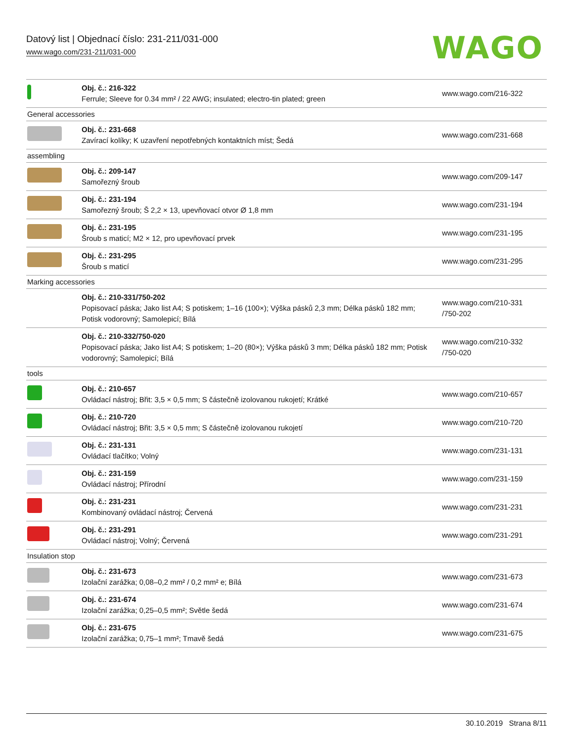Datový list | Objednací číslo: 231-211/031-000
www.wago.com/231-211/031-000
WAGO
| | Obj. č.: 216-322 Ferrule; Sleeve for 0.34 mm² / 22 AWG; insulated; electro-tin plated; green | www.wago.com/216-322 |
| General accessories | | |
| | Obj. č.: 231-668 Zavírací kolíky; K uzavření nepotřebných kontaktních míst; Šedá | www.wago.com/231-668 |
| assembling | | |
| | Obj. č.: 209-147 Samořezný šroub | www.wago.com/209-147 |
| | Obj. č.: 231-194 Samořezný šroub; Š 2,2 × 13, upevňovací otvor Ø 1,8 mm | www.wago.com/231-194 |
| | Obj. č.: 231-195 Šroub s maticí; M2 × 12, pro upevňovací prvek | www.wago.com/231-195 |
| | Obj. č.: 231-295 Šroub s maticí | www.wago.com/231-295 |
| Marking accessories | | |
| | Obj. č.: 210-331/750-202 Popisovací páska; Jako list A4; S potiskem; 1–16 (100×); Výška pásků 2,3 mm; Délka pásků 182 mm; Potisk vodorovný; Samolepicí; Bílá | www.wago.com/210-331 /750-202 |
| | Obj. č.: 210-332/750-020 Popisovací páska; Jako list A4; S potiskem; 1–20 (80×); Výška pásků 3 mm; Délka pásků 182 mm; Potisk vodorovný; Samolepicí; Bílá | www.wago.com/210-332 /750-020 |
| tools | | |
| | Obj. č.: 210-657 Ovládací nástroj; Břit: 3,5 × 0,5 mm; S částečně izolovanou rukojetí; Krátké | www.wago.com/210-657 |
| | Obj. č.: 210-720 Ovládací nástroj; Břit: 3,5 × 0,5 mm; S částečně izolovanou rukojetí | www.wago.com/210-720 |
| | Obj. č.: 231-131 Ovládací tlačítko; Volný | www.wago.com/231-131 |
| | Obj. č.: 231-159 Ovládací nástroj; Přírodní | www.wago.com/231-159 |
| | Obj. č.: 231-231 Kombinovaný ovládací nástroj; Červená | www.wago.com/231-231 |
| | Obj. č.: 231-291 Ovládací nástroj; Volný; Červená | www.wago.com/231-291 |
| Insulation stop | | |
| | Obj. č.: 231-673 Izolační zarážka; 0,08–0,2 mm² / 0,2 mm² e; Bílá | www.wago.com/231-673 |
| | Obj. č.: 231-674 Izolační zarážka; 0,25–0,5 mm²; Světle šedá | www.wago.com/231-674 |
| | Obj. č.: 231-675 Izolační zarážka; 0,75–1 mm²; Tmavě šedá | www.wago.com/231-675 |
30.10.2019 Strana 8/11